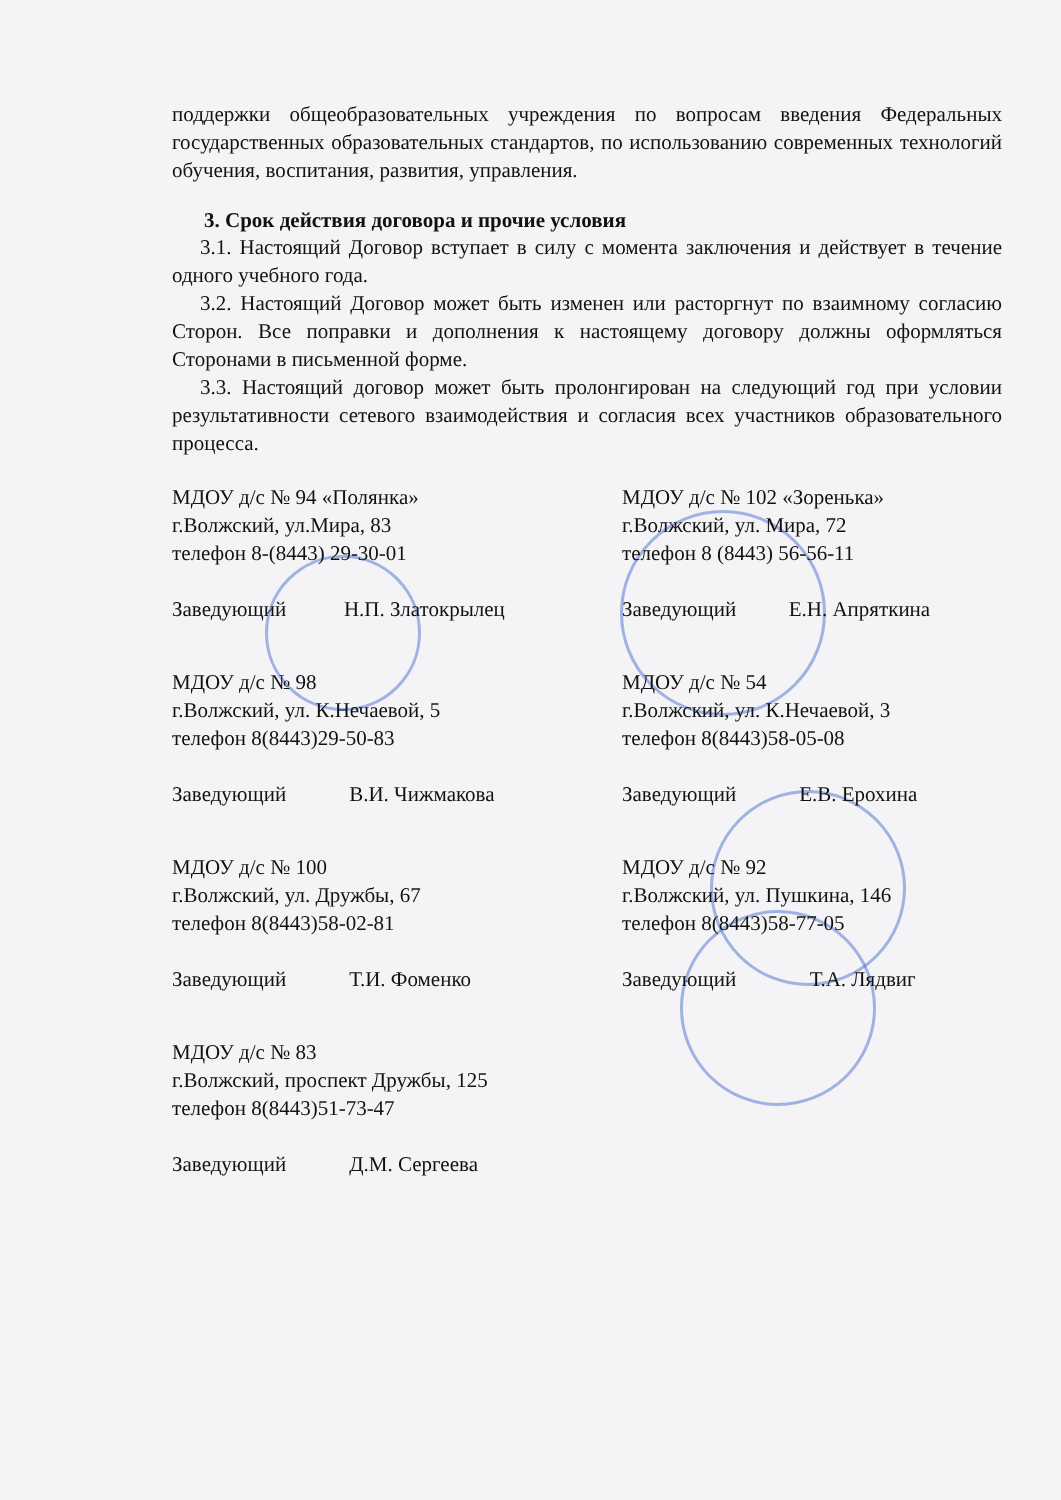поддержки общеобразовательных учреждения по вопросам введения Федеральных государственных образовательных стандартов, по использованию современных технологий обучения, воспитания, развития, управления.
3. Срок действия договора и прочие условия
3.1. Настоящий Договор вступает в силу с момента заключения и действует в течение одного учебного года.
3.2. Настоящий Договор может быть изменен или расторгнут по взаимному согласию Сторон. Все поправки и дополнения к настоящему договору должны оформляться Сторонами в письменной форме.
3.3. Настоящий договор может быть пролонгирован на следующий год при условии результативности сетевого взаимодействия и согласия всех участников образовательного процесса.
МДОУ д/с № 94 «Полянка»
г.Волжский, ул.Мира, 83
телефон 8-(8443) 29-30-01
Заведующий Н.П. Златокрылец
МДОУ д/с № 102 «Зоренька»
г.Волжский, ул. Мира, 72
телефон 8 (8443) 56-56-11
Заведующий Е.Н. Апряткина
МДОУ д/с № 98
г.Волжский, ул. К.Нечаевой, 5
телефон 8(8443)29-50-83
Заведующий В.И. Чижмакова
МДОУ д/с № 54
г.Волжский, ул. К.Нечаевой, 3
телефон 8(8443)58-05-08
Заведующий Е.В. Ерохина
МДОУ д/с № 100
г.Волжский, ул. Дружбы, 67
телефон 8(8443)58-02-81
Заведующий Т.И. Фоменко
МДОУ д/с № 92
г.Волжский, ул. Пушкина, 146
телефон 8(8443)58-77-05
Заведующий Т.А. Лядвиг
МДОУ д/с № 83
г.Волжский, проспект Дружбы, 125
телефон 8(8443)51-73-47
Заведующий Д.М. Сергеева